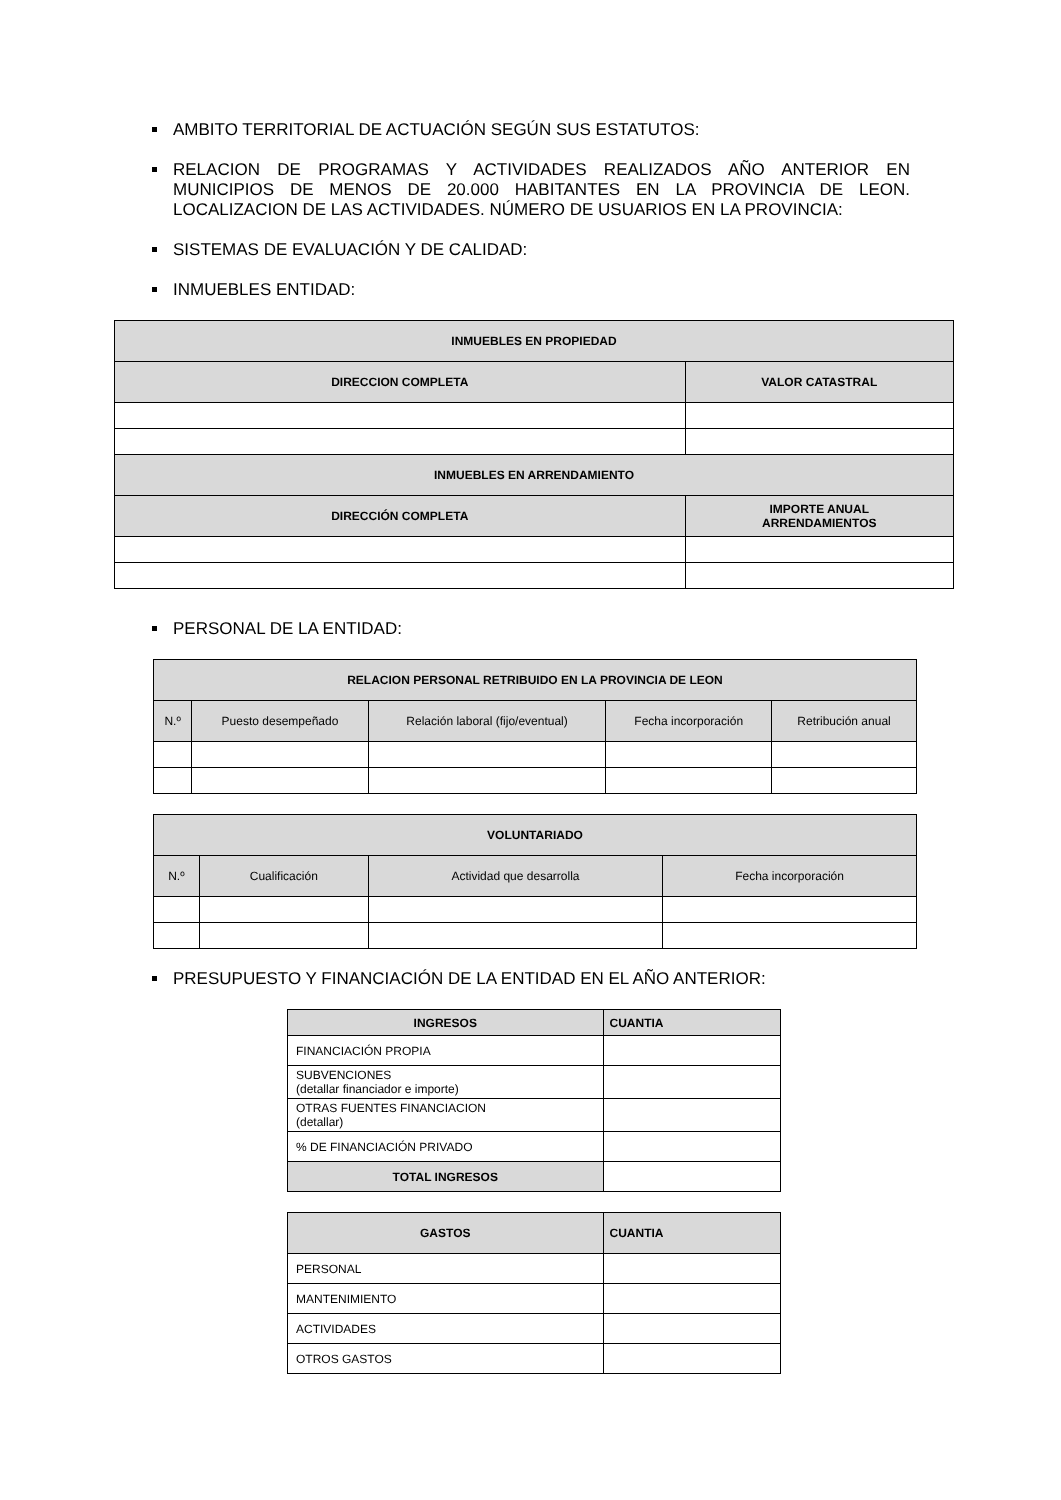AMBITO TERRITORIAL DE ACTUACIÓN SEGÚN SUS ESTATUTOS:
RELACION DE PROGRAMAS Y ACTIVIDADES REALIZADOS AÑO ANTERIOR EN MUNICIPIOS DE MENOS DE 20.000 HABITANTES EN LA PROVINCIA DE LEON. LOCALIZACION DE LAS ACTIVIDADES. NÚMERO DE USUARIOS EN LA PROVINCIA:
SISTEMAS DE EVALUACIÓN Y DE CALIDAD:
INMUEBLES ENTIDAD:
| INMUEBLES EN PROPIEDAD | |
| --- | --- |
| DIRECCION COMPLETA | VALOR CATASTRAL |
| INMUEBLES EN ARRENDAMIENTO | |
| DIRECCIÓN COMPLETA | IMPORTE ANUAL ARRENDAMIENTOS |
PERSONAL DE LA ENTIDAD:
| RELACION PERSONAL RETRIBUIDO EN LA PROVINCIA DE LEON | | | | |
| --- | --- | --- | --- | --- |
| N.º | Puesto desempeñado | Relación laboral (fijo/eventual) | Fecha incorporación | Retribución anual |
| VOLUNTARIADO | | | |
| --- | --- | --- | --- |
| N.º | Cualificación | Actividad que desarrolla | Fecha incorporación |
PRESUPUESTO Y FINANCIACIÓN DE LA ENTIDAD EN EL AÑO ANTERIOR:
| INGRESOS | CUANTIA |
| --- | --- |
| FINANCIACIÓN PROPIA | |
| SUBVENCIONES (detallar financiador e importe) | |
| OTRAS FUENTES FINANCIACION (detallar) | |
| % DE FINANCIACIÓN PRIVADO | |
| TOTAL INGRESOS | |
| GASTOS | CUANTIA |
| --- | --- |
| PERSONAL | |
| MANTENIMIENTO | |
| ACTIVIDADES | |
| OTROS GASTOS | |